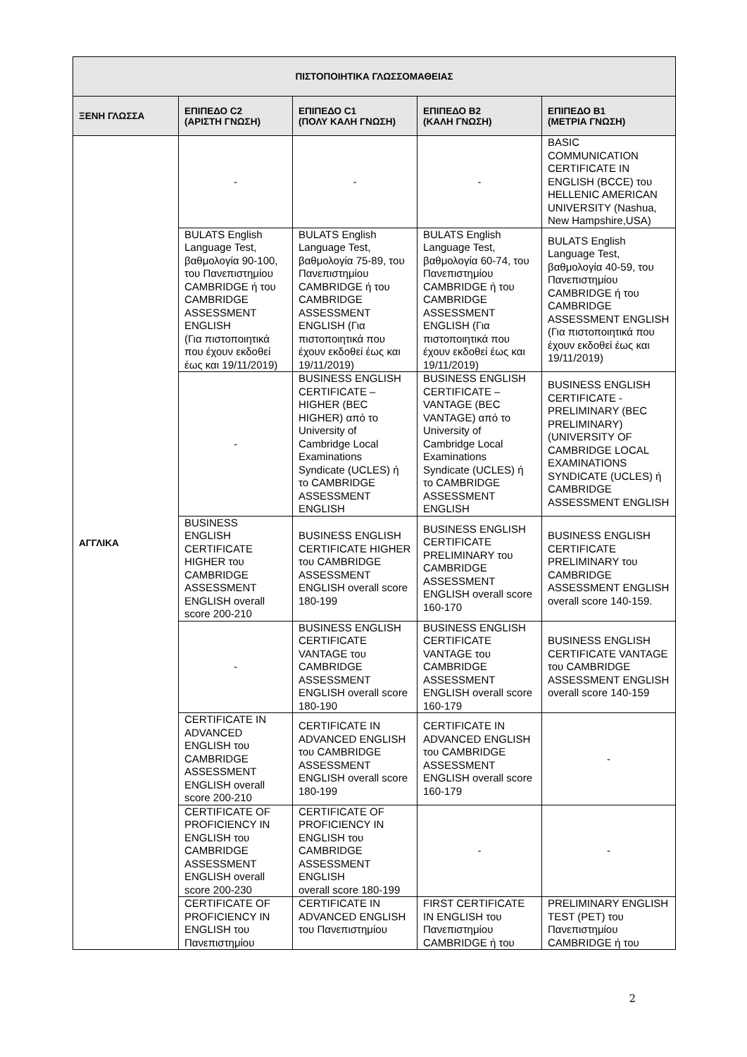| ΠΙΣΤΟΠΟΙΗΤΙΚΑ ΓΛΩΣΣΟΜΑΘΕΙΑΣ | | | | |
| --- | --- | --- | --- | --- |
| ΞΕΝΗ ΓΛΩΣΣΑ | ΕΠΙΠΕΔΟ C2 (ΑΡΙΣΤΗ ΓΝΩΣΗ) | ΕΠΙΠΕΔΟ C1 (ΠΟΛΥ ΚΑΛΗ ΓΝΩΣΗ) | ΕΠΙΠΕΔΟ B2 (ΚΑΛΗ ΓΝΩΣΗ) | ΕΠΙΠΕΔΟ B1 (ΜΕΤΡΙΑ ΓΝΩΣΗ) |
| ΑΓΓΛΙΚΑ | - | - | - | BASIC COMMUNICATION CERTIFICATE IN ENGLISH (BCCE) του HELLENIC AMERICAN UNIVERSITY (Nashua, New Hampshire,USA) |
| | BULATS English Language Test, βαθμολογία 90-100, του Πανεπιστημίου CAMBRIDGE ή του CAMBRIDGE ASSESSMENT ENGLISH (Για πιστοποιητικά που έχουν εκδοθεί έως και 19/11/2019) | BULATS English Language Test, βαθμολογία 75-89, του Πανεπιστημίου CAMBRIDGE ή του CAMBRIDGE ASSESSMENT ENGLISH (Για πιστοποιητικά που έχουν εκδοθεί έως και 19/11/2019) | BULATS English Language Test, βαθμολογία 60-74, του Πανεπιστημίου CAMBRIDGE ή του CAMBRIDGE ASSESSMENT ENGLISH (Για πιστοποιητικά που έχουν εκδοθεί έως και 19/11/2019) | BULATS English Language Test, βαθμολογία 40-59, του Πανεπιστημίου CAMBRIDGE ή του CAMBRIDGE ASSESSMENT ENGLISH (Για πιστοποιητικά που έχουν εκδοθεί έως και 19/11/2019) |
| | - | BUSINESS ENGLISH CERTIFICATE – HIGHER (BEC HIGHER) από το University of Cambridge Local Examinations Syndicate (UCLES) ή το CAMBRIDGE ASSESSMENT ENGLISH | BUSINESS ENGLISH CERTIFICATE – VANTAGE (BEC VANTAGE) από το University of Cambridge Local Examinations Syndicate (UCLES) ή το CAMBRIDGE ASSESSMENT ENGLISH | BUSINESS ENGLISH CERTIFICATE - PRELIMINARY (BEC PRELIMINARY) (UNIVERSITY OF CAMBRIDGE LOCAL EXAMINATIONS SYNDICATE (UCLES) ή CAMBRIDGE ASSESSMENT ENGLISH |
| | BUSINESS ENGLISH CERTIFICATE HIGHER του CAMBRIDGE ASSESSMENT ENGLISH overall score 200-210 | BUSINESS ENGLISH CERTIFICATE HIGHER του CAMBRIDGE ASSESSMENT ENGLISH overall score 180-199 | BUSINESS ENGLISH CERTIFICATE PRELIMINARY του CAMBRIDGE ASSESSMENT ENGLISH overall score 160-170 | BUSINESS ENGLISH CERTIFICATE PRELIMINARY του CAMBRIDGE ASSESSMENT ENGLISH overall score 140-159. |
| | - | BUSINESS ENGLISH CERTIFICATE VANTAGE του CAMBRIDGE ASSESSMENT ENGLISH overall score 180-190 | BUSINESS ENGLISH CERTIFICATE VANTAGE του CAMBRIDGE ASSESSMENT ENGLISH overall score 160-179 | BUSINESS ENGLISH CERTIFICATE VANTAGE του CAMBRIDGE ASSESSMENT ENGLISH overall score 140-159 |
| | CERTIFICATE IN ADVANCED ENGLISH του CAMBRIDGE ASSESSMENT ENGLISH overall score 200-210 | CERTIFICATE IN ADVANCED ENGLISH του CAMBRIDGE ASSESSMENT ENGLISH overall score 180-199 | CERTIFICATE IN ADVANCED ENGLISH του CAMBRIDGE ASSESSMENT ENGLISH overall score 160-179 | - |
| | CERTIFICATE OF PROFICIENCY IN ENGLISH του CAMBRIDGE ASSESSMENT ENGLISH overall score 200-230 | CERTIFICATE OF PROFICIENCY IN ENGLISH του CAMBRIDGE ASSESSMENT ENGLISH overall score 180-199 | - | - |
| | CERTIFICATE OF PROFICIENCY IN ENGLISH του Πανεπιστημίου | CERTIFICATE IN ADVANCED ENGLISH του Πανεπιστημίου | FIRST CERTIFICATE IN ENGLISH του Πανεπιστημίου CAMBRIDGE ή του | PRELIMINARY ENGLISH TEST (PET) του Πανεπιστημίου CAMBRIDGE ή του |
2